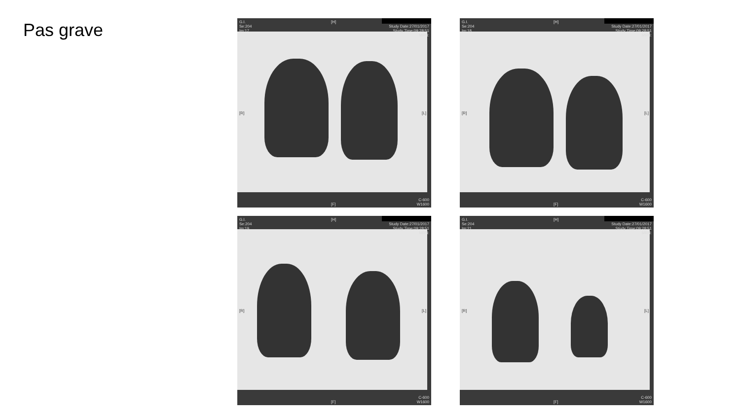Pas grave
G.I.
Se:204
Im:17
[H]
Study Date:27/01/2017
Study Time:09:28:51
MRN:
[R] [L]
C-600
W1600
[F]
G.I.
Se:204
Im:18
[H]
Study Date:27/01/2017
Study Time:09:28:51
MRN:
[R] [L]
C-600
W1600
[F]
G.I.
Se:204
Im:19
[H]
Study Date:27/01/2017
Study Time:09:28:51
MRN:
[R] [L]
C-600
W1600
[F]
G.I.
Se:204
Im:21
[H]
Study Date:27/01/2017
Study Time:09:28:51
MRN:
[R] [L]
C-600
W1600
[F]